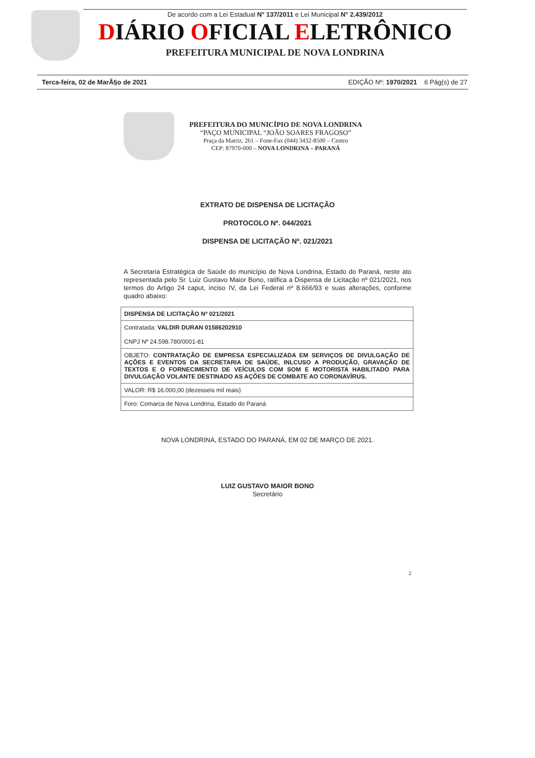De acordo com a Lei Estadual N° 137/2011 e Lei Municipal N° 2.439/2012
DIÁRIO OFICIAL ELETRÔNICO
PREFEITURA MUNICIPAL DE NOVA LONDRINA
Terca-feira, 02 de MarÃ§o de 2021 EDIÇÃO Nº: 1970/2021 6 Pág(s) de 27
PREFEITURA DO MUNICÍPIO DE NOVA LONDRINA
“PAÇO MUNICIPAL “JOÃO SOARES FRAGOSO”
Praça da Matriz, 261 – Fone-Fax (044) 3432-8500 – Centro
CEP: 87970-000 – NOVA LONDRINA – PARANÁ
EXTRATO DE DISPENSA DE LICITAÇÃO
PROTOCOLO Nº. 044/2021
DISPENSA DE LICITAÇÃO Nº. 021/2021
A Secretaria Estratégica de Saúde do município de Nova Londrina, Estado do Paraná, neste ato representada pelo Sr. Luiz Gustavo Maior Bono, ratifica a Dispensa de Licitação nº 021/2021, nos termos do Artigo 24 caput, inciso IV, da Lei Federal nº 8.666/93 e suas alterações, conforme quadro abaixo:
| DISPENSA DE LICITAÇÃO Nº 021/2021 |
| Contratada: VALDIR DURAN 01586202910 CNPJ Nº 24.598.780/0001-81 |
| OBJETO: CONTRATAÇÃO DE EMPRESA ESPECIALIZADA EM SERVIÇOS DE DIVULGAÇÃO DE AÇÕES E EVENTOS DA SECRETARIA DE SAÚDE, INLCUSO A PRODUÇÃO, GRAVAÇÃO DE TEXTOS E O FORNECIMENTO DE VEÍCULOS COM SOM E MOTORISTA HABILITADO PARA DIVULGAÇÃO VOLANTE DESTINADO AS AÇÕES DE COMBATE AO CORONAVÍRUS. |
| VALOR: R$ 16.000,00 (dezesseis mil reais) |
| Foro: Comarca de Nova Londrina, Estado do Paraná |
NOVA LONDRINA, ESTADO DO PARANÁ, EM 02 DE MARÇO DE 2021.
LUIZ GUSTAVO MAIOR BONO
Secretário
2